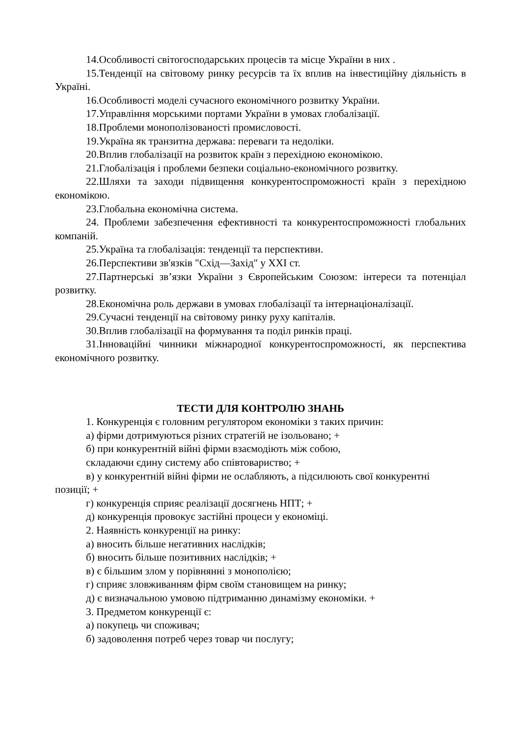14.Особливості світогосподарських процесів та місце України в них .
15.Тенденції на світовому ринку ресурсів та їх вплив на інвестиційну діяльність в Україні.
16.Особливості моделі сучасного економічного розвитку України.
17.Управління морськими портами України в умовах глобалізації.
18.Проблеми монополізованості промисловості.
19.Україна як транзитна держава: переваги та недоліки.
20.Вплив глобалізації на розвиток країн з перехідною економікою.
21.Глобалізація і проблеми безпеки соціально-економічного розвитку.
22.Шляхи та заходи підвищення конкурентоспроможності країн з перехідною економікою.
23.Глобальна економічна система.
24. Проблеми забезпечення ефективності та конкурентоспроможності глобальних компаній.
25.Україна та глобалізація: тенденції та перспективи.
26.Перспективи зв'язків "Схід—Захід" у XXI ст.
27.Партнерські зв’язки України з Європейським Союзом: інтереси та потенціал розвитку.
28.Економічна роль держави в умовах глобалізації та інтернаціоналізації.
29.Сучасні тенденції на світовому ринку руху капіталів.
30.Вплив глобалізації на формування та поділ ринків праці.
31.Інноваційні чинники міжнародної конкурентоспроможності, як перспектива економічного розвитку.
ТЕСТИ ДЛЯ КОНТРОЛЮ ЗНАНЬ
1. Конкуренція є головним регулятором економіки з таких причин:
а) фірми дотримуються різних стратегій не ізольовано; +
б) при конкурентній війні фірми взаємодіють між собою,
складаючи єдину систему або співтовариство; +
в) у конкурентній війні фірми не ослабляють, а підсилюють свої конкурентні позиції; +
г) конкуренція сприяє реалізації досягнень НПТ; +
д) конкуренція провокує застійні процеси у економіці.
2. Наявність конкуренції на ринку:
а) вносить більше негативних наслідків;
б) вносить більше позитивних наслідків; +
в) є більшим злом у порівнянні з монополією;
г) сприяє зловживанням фірм своїм становищем на ринку;
д) є визначальною умовою підтриманню динамізму економіки. +
3. Предметом конкуренції є:
а) покупець чи споживач;
б) задоволення потреб через товар чи послугу;